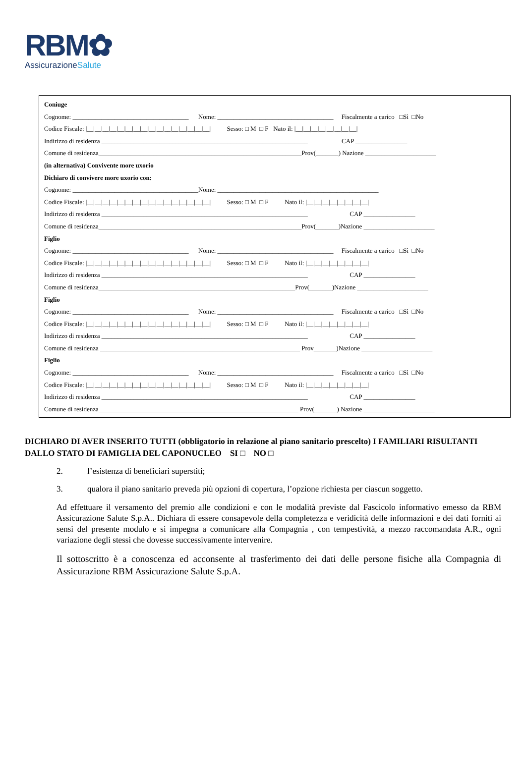RBM✿
AssicurazioneSalute
Coniuge
Cognome: ____________________________________ Nome: ____________________________________ Fiscalmente a carico □Sì □No
Codice Fiscale: |__|__|__|__|__|__|__|__|__|__|__|__|__|__|__|__| Sesso: □ M □ F Nato il: |__|__|__|__|__|__|__|__|
Indirizzo di residenza ________________________________________________________________ CAP ________________
Comune di residenza_______________________________________________________________Prov(_______) Nazione ______________________
(in alternativa) Convivente more uxorio
Dichiaro di convivere more uxorio con:
Cognome: _______________________________________Nome: __________________________________________________
Codice Fiscale: |__|__|__|__|__|__|__|__|__|__|__|__|__|__|__|__| Sesso: □ M □ F Nato il: |__|__|__|__|__|__|__|__|
Indirizzo di residenza ________________________________________________________________ CAP ________________
Comune di residenza_______________________________________________________________Prov(_______)Nazione ______________________
Figlio
Cognome: ____________________________________ Nome: ____________________________________ Fiscalmente a carico □Sì □No
Codice Fiscale: |__|__|__|__|__|__|__|__|__|__|__|__|__|__|__|__| Sesso: □ M □ F Nato il: |__|__|__|__|__|__|__|__|
Indirizzo di residenza ________________________________________________________________ CAP ________________
Comune di residenza_____________________________________________________________Prov(_______)Nazione ______________________
Figlio
Cognome: ____________________________________ Nome: ____________________________________ Fiscalmente a carico □Sì □No
Codice Fiscale: |__|__|__|__|__|__|__|__|__|__|__|__|__|__|__|__| Sesso: □ M □ F Nato il: |__|__|__|__|__|__|__|__|
Indirizzo di residenza ________________________________________________________________ CAP ________________
Comune di residenza ______________________________________________________________ Prov_______)Nazione ______________________
Figlio
Cognome: ____________________________________ Nome: ____________________________________ Fiscalmente a carico □Sì □No
Codice Fiscale: |__|__|__|__|__|__|__|__|__|__|__|__|__|__|__|__| Sesso: □ M □ F Nato il: |__|__|__|__|__|__|__|__|
Indirizzo di residenza ________________________________________________________________ CAP ________________
Comune di residenza______________________________________________________________ Prov(_______) Nazione ______________________
DICHIARO DI AVER INSERITO TUTTI (obbligatorio in relazione al piano sanitario prescelto) I FAMILIARI RISULTANTI DALLO STATO DI FAMIGLIA DEL CAPONUCLEO SI □ NO □
2. l’esistenza di beneficiari superstiti;
3. qualora il piano sanitario preveda più opzioni di copertura, l’opzione richiesta per ciascun soggetto.
Ad effettuare il versamento del premio alle condizioni e con le modalità previste dal Fascicolo informativo emesso da RBM Assicurazione Salute S.p.A.. Dichiara di essere consapevole della completezza e veridicità delle informazioni e dei dati forniti ai sensi del presente modulo e si impegna a comunicare alla Compagnia , con tempestività, a mezzo raccomandata A.R., ogni variazione degli stessi che dovesse successivamente intervenire.
Il sottoscritto è a conoscenza ed acconsente al trasferimento dei dati delle persone fisiche alla Compagnia di Assicurazione RBM Assicurazione Salute S.p.A.